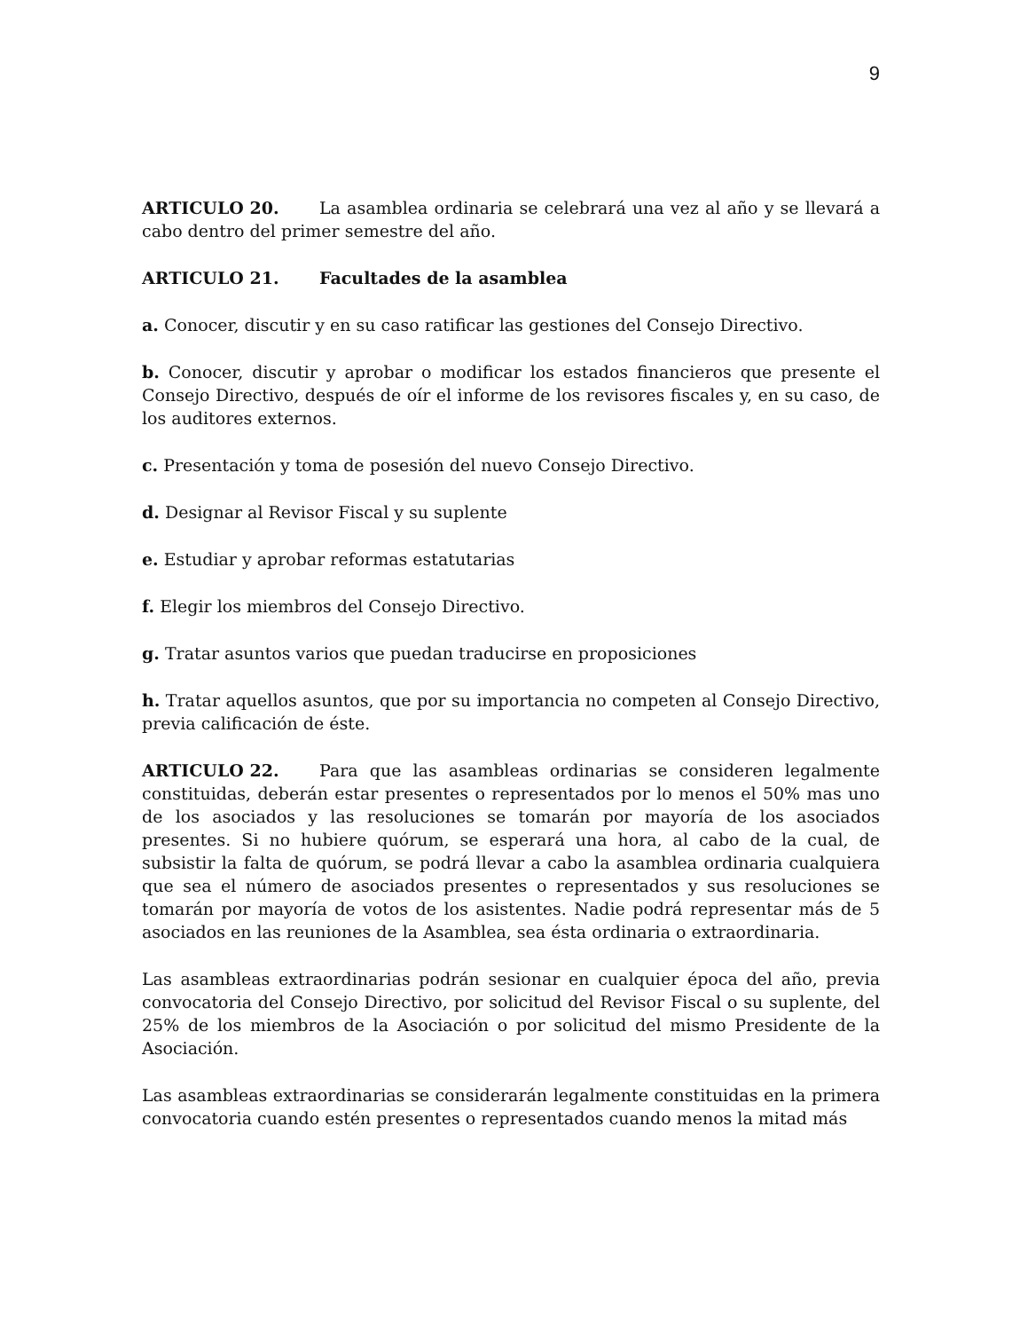9
ARTICULO 20. La asamblea ordinaria se celebrará una vez al año y se llevará a cabo dentro del primer semestre del año.
ARTICULO 21. Facultades de la asamblea
a. Conocer, discutir y en su caso ratificar las gestiones del Consejo Directivo.
b. Conocer, discutir y aprobar o modificar los estados financieros que presente el Consejo Directivo, después de oír el informe de los revisores fiscales y, en su caso, de los auditores externos.
c. Presentación y toma de posesión del nuevo Consejo Directivo.
d. Designar al Revisor Fiscal y su suplente
e. Estudiar y aprobar reformas estatutarias
f. Elegir los miembros del Consejo Directivo.
g. Tratar asuntos varios que puedan traducirse en proposiciones
h. Tratar aquellos asuntos, que por su importancia no competen al Consejo Directivo, previa calificación de éste.
ARTICULO 22. Para que las asambleas ordinarias se consideren legalmente constituidas, deberán estar presentes o representados por lo menos el 50% mas uno de los asociados y las resoluciones se tomarán por mayoría de los asociados presentes. Si no hubiere quórum, se esperará una hora, al cabo de la cual, de subsistir la falta de quórum, se podrá llevar a cabo la asamblea ordinaria cualquiera que sea el número de asociados presentes o representados y sus resoluciones se tomarán por mayoría de votos de los asistentes. Nadie podrá representar más de 5 asociados en las reuniones de la Asamblea, sea ésta ordinaria o extraordinaria.
Las asambleas extraordinarias podrán sesionar en cualquier época del año, previa convocatoria del Consejo Directivo, por solicitud del Revisor Fiscal o su suplente, del 25% de los miembros de la Asociación o por solicitud del mismo Presidente de la Asociación.
Las asambleas extraordinarias se considerarán legalmente constituidas en la primera convocatoria cuando estén presentes o representados cuando menos la mitad más